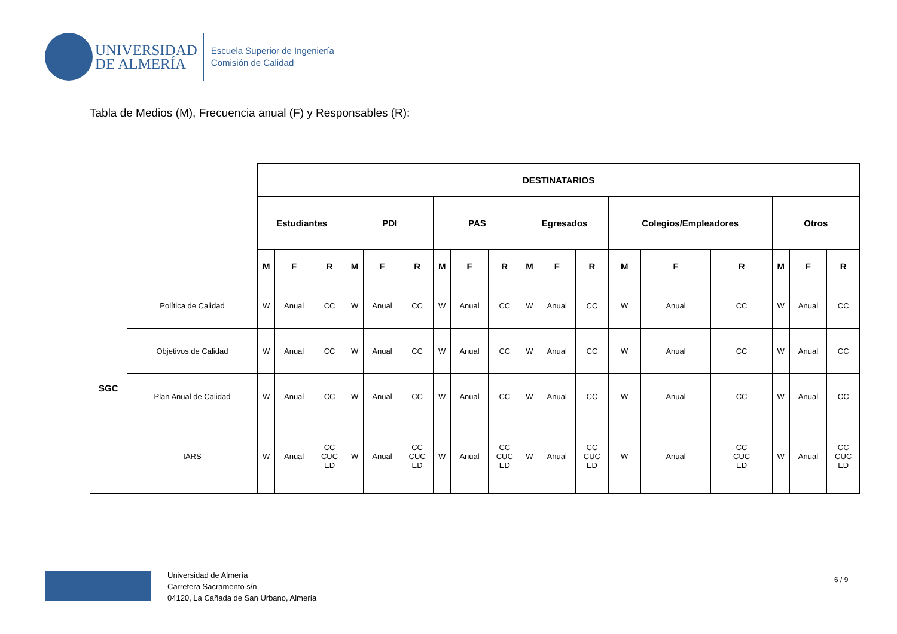UNIVERSIDAD
DE ALMERÍA
Escuela Superior de Ingeniería
Comisión de Calidad
Tabla de Medios (M), Frecuencia anual (F) y Responsables (R):
| | | DESTINATARIOS | | | | | | | | | | | | | | | | | |
| | | Estudiantes | | | PDI | | | PAS | | | Egresados | | | Colegios/Empleadores | | | Otros | | |
| | | M | F | R | M | F | R | M | F | R | M | F | R | M | F | R | M | F | R |
| SGC | Política de Calidad | W | Anual | CC | W | Anual | CC | W | Anual | CC | W | Anual | CC | W | Anual | CC | W | Anual | CC |
| | Objetivos de Calidad | W | Anual | CC | W | Anual | CC | W | Anual | CC | W | Anual | CC | W | Anual | CC | W | Anual | CC |
| | Plan Anual de Calidad | W | Anual | CC | W | Anual | CC | W | Anual | CC | W | Anual | CC | W | Anual | CC | W | Anual | CC |
| | IARS | W | Anual | CC CUC ED | W | Anual | CC CUC ED | W | Anual | CC CUC ED | W | Anual | CC CUC ED | W | Anual | CC CUC ED | W | Anual | CC CUC ED |
Universidad de Almería
Carretera Sacramento s/n
04120, La Cañada de San Urbano, Almería
6 / 9